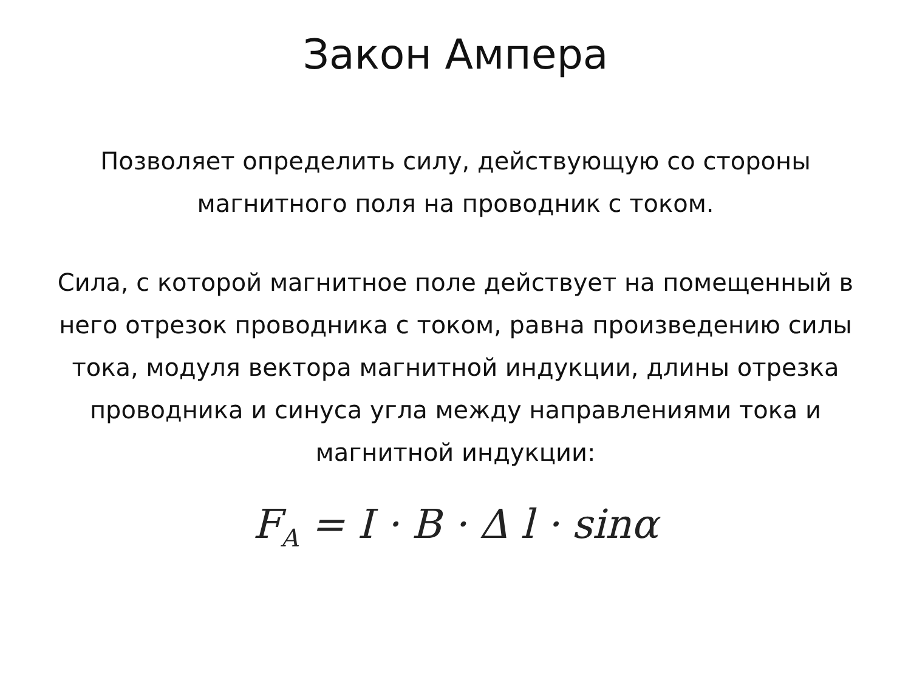Закон Ампера
Позволяет определить силу, действующую со стороны магнитного поля на проводник с током.
Сила, с которой магнитное поле действует на помещенный в него отрезок проводника с током, равна произведению силы тока, модуля вектора магнитной индукции, длины отрезка проводника и синуса угла между направлениями тока и магнитной индукции:
F<sub>A</sub> = I · B · Δ l · sinα